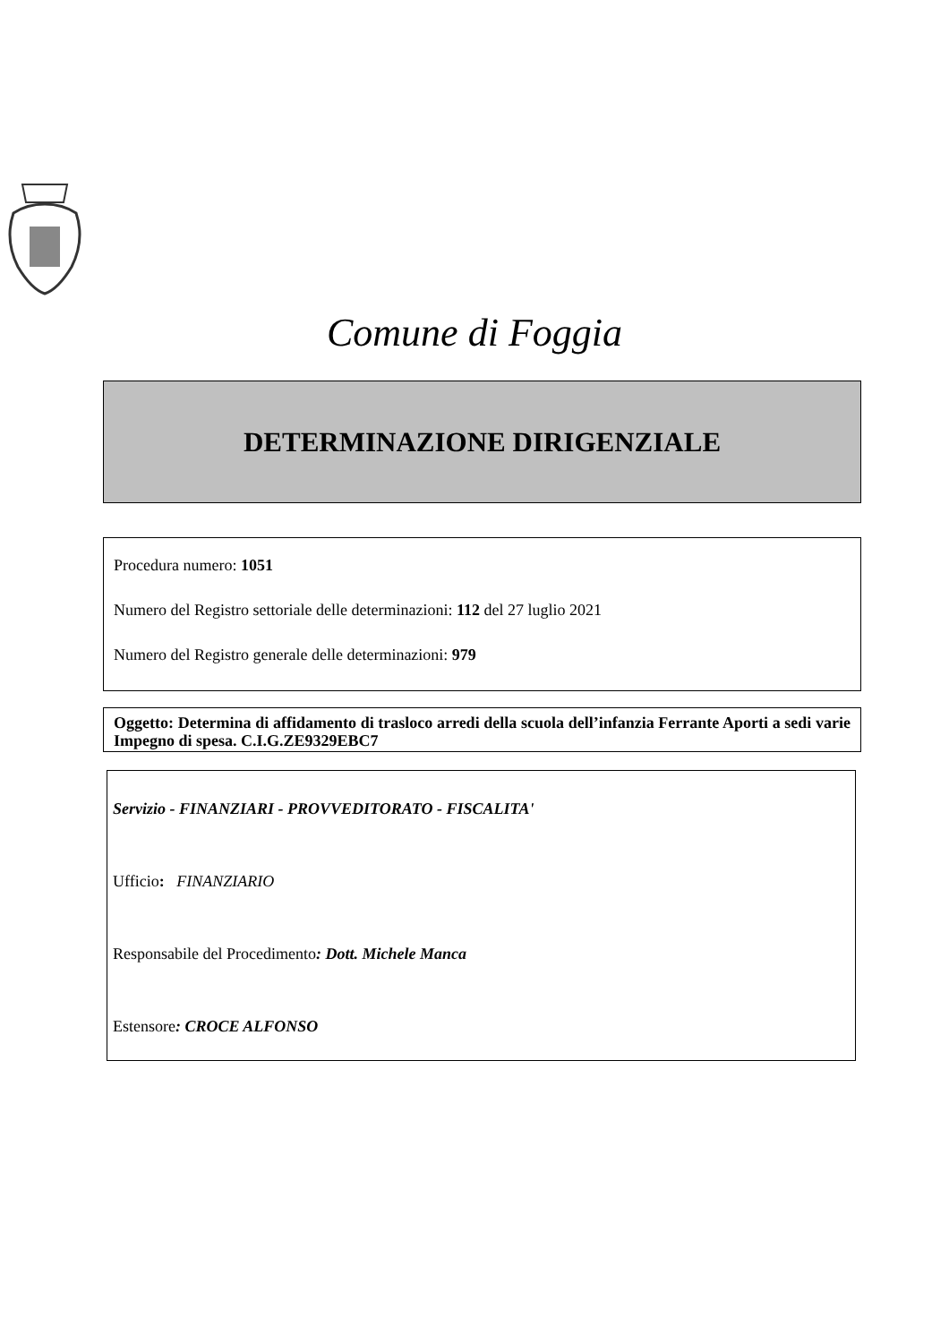Comune di Foggia
DETERMINAZIONE DIRIGENZIALE
Procedura numero: 1051
Numero del Registro settoriale delle determinazioni: 112 del 27 luglio 2021
Numero del Registro generale delle determinazioni: 979
Oggetto: Determina di affidamento di trasloco arredi della scuola dell’infanzia Ferrante Aporti a sedi varie Impegno di spesa. C.I.G.ZE9329EBC7
Servizio - FINANZIARI - PROVVEDITORATO - FISCALITA'
Ufficio: FINANZIARIO
Responsabile del Procedimento: Dott. Michele Manca
Estensore: CROCE ALFONSO